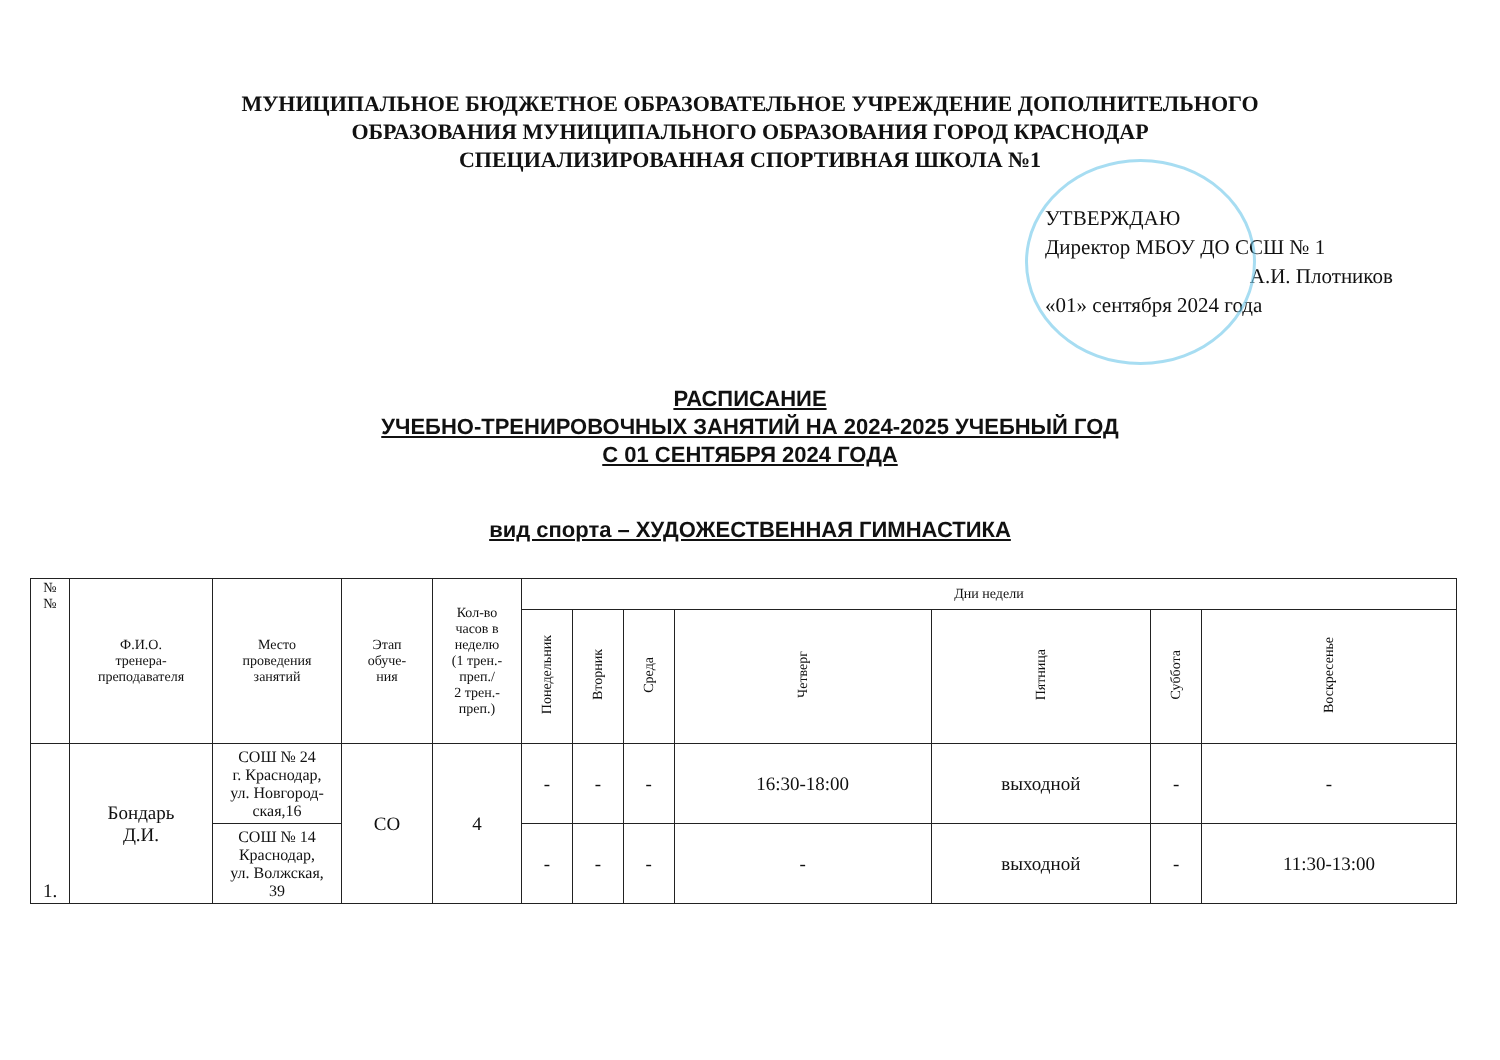МУНИЦИПАЛЬНОЕ БЮДЖЕТНОЕ ОБРАЗОВАТЕЛЬНОЕ УЧРЕЖДЕНИЕ ДОПОЛНИТЕЛЬНОГО
ОБРАЗОВАНИЯ МУНИЦИПАЛЬНОГО ОБРАЗОВАНИЯ ГОРОД КРАСНОДАР
СПЕЦИАЛИЗИРОВАННАЯ СПОРТИВНАЯ ШКОЛА №1
УТВЕРЖДАЮ
Директор МБОУ ДО ССШ № 1
А.И. Плотников
«01» сентября 2024 года
РАСПИСАНИЕ
УЧЕБНО-ТРЕНИРОВОЧНЫХ ЗАНЯТИЙ НА 2024-2025 УЧЕБНЫЙ ГОД
С 01 СЕНТЯБРЯ 2024 ГОДА
вид спорта – ХУДОЖЕСТВЕННАЯ ГИМНАСТИКА
| № № | Ф.И.О. тренера- преподавателя | Место проведения занятий | Этап обуче- ния | Кол-во часов в неделю (1 трен.- преп./ 2 трен.- преп.) | Дни недели | | | | | | |
| --- | --- | --- | --- | --- | --- | --- | --- | --- | --- | --- | --- |
| | | | | | Понедельник | Вторник | Среда | Четверг | Пятница | Суббота | Воскресенье |
| 1. | Бондарь Д.И. | СОШ № 24 г. Краснодар, ул. Новгород- ская,16 | СО | 4 | - | - | - | 16:30-18:00 | выходной | - | - |
| | | СОШ № 14 Краснодар, ул. Волжская, 39 | | | - | - | - | - | выходной | - | 11:30-13:00 |